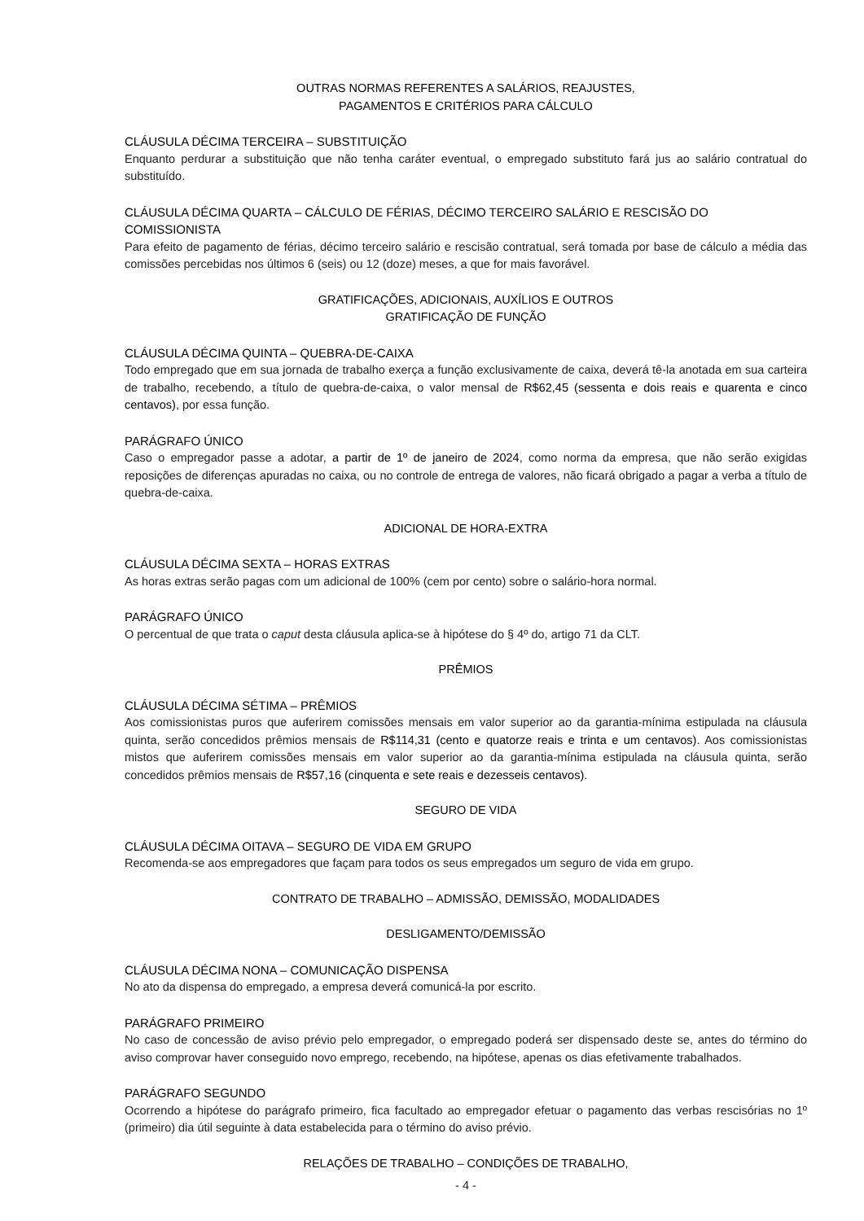OUTRAS NORMAS REFERENTES A SALÁRIOS, REAJUSTES,
PAGAMENTOS E CRITÉRIOS PARA CÁLCULO
CLÁUSULA DÉCIMA TERCEIRA – SUBSTITUIÇÃO
Enquanto perdurar a substituição que não tenha caráter eventual, o empregado substituto fará jus ao salário contratual do substituído.
CLÁUSULA DÉCIMA QUARTA – CÁLCULO DE FÉRIAS, DÉCIMO TERCEIRO SALÁRIO E RESCISÃO DO COMISSIONISTA
Para efeito de pagamento de férias, décimo terceiro salário e rescisão contratual, será tomada por base de cálculo a média das comissões percebidas nos últimos 6 (seis) ou 12 (doze) meses, a que for mais favorável.
GRATIFICAÇÕES, ADICIONAIS, AUXÍLIOS E OUTROS
GRATIFICAÇÃO DE FUNÇÃO
CLÁUSULA DÉCIMA QUINTA – QUEBRA-DE-CAIXA
Todo empregado que em sua jornada de trabalho exerça a função exclusivamente de caixa, deverá tê-la anotada em sua carteira de trabalho, recebendo, a título de quebra-de-caixa, o valor mensal de R$62,45 (sessenta e dois reais e quarenta e cinco centavos), por essa função.
PARÁGRAFO ÚNICO
Caso o empregador passe a adotar, a partir de 1º de janeiro de 2024, como norma da empresa, que não serão exigidas reposições de diferenças apuradas no caixa, ou no controle de entrega de valores, não ficará obrigado a pagar a verba a título de quebra-de-caixa.
ADICIONAL DE HORA-EXTRA
CLÁUSULA DÉCIMA SEXTA – HORAS EXTRAS
As horas extras serão pagas com um adicional de 100% (cem por cento) sobre o salário-hora normal.
PARÁGRAFO ÚNICO
O percentual de que trata o caput desta cláusula aplica-se à hipótese do § 4º do, artigo 71 da CLT.
PRÊMIOS
CLÁUSULA DÉCIMA SÉTIMA – PRÊMIOS
Aos comissionistas puros que auferirem comissões mensais em valor superior ao da garantia-mínima estipulada na cláusula quinta, serão concedidos prêmios mensais de R$114,31 (cento e quatorze reais e trinta e um centavos). Aos comissionistas mistos que auferirem comissões mensais em valor superior ao da garantia-mínima estipulada na cláusula quinta, serão concedidos prêmios mensais de R$57,16 (cinquenta e sete reais e dezesseis centavos).
SEGURO DE VIDA
CLÁUSULA DÉCIMA OITAVA – SEGURO DE VIDA EM GRUPO
Recomenda-se aos empregadores que façam para todos os seus empregados um seguro de vida em grupo.
CONTRATO DE TRABALHO – ADMISSÃO, DEMISSÃO, MODALIDADES
DESLIGAMENTO/DEMISSÃO
CLÁUSULA DÉCIMA NONA – COMUNICAÇÃO DISPENSA
No ato da dispensa do empregado, a empresa deverá comunicá-la por escrito.
PARÁGRAFO PRIMEIRO
No caso de concessão de aviso prévio pelo empregador, o empregado poderá ser dispensado deste se, antes do término do aviso comprovar haver conseguido novo emprego, recebendo, na hipótese, apenas os dias efetivamente trabalhados.
PARÁGRAFO SEGUNDO
Ocorrendo a hipótese do parágrafo primeiro, fica facultado ao empregador efetuar o pagamento das verbas rescisórias no 1º (primeiro) dia útil seguinte à data estabelecida para o término do aviso prévio.
RELAÇÕES DE TRABALHO – CONDIÇÕES DE TRABALHO,
- 4 -